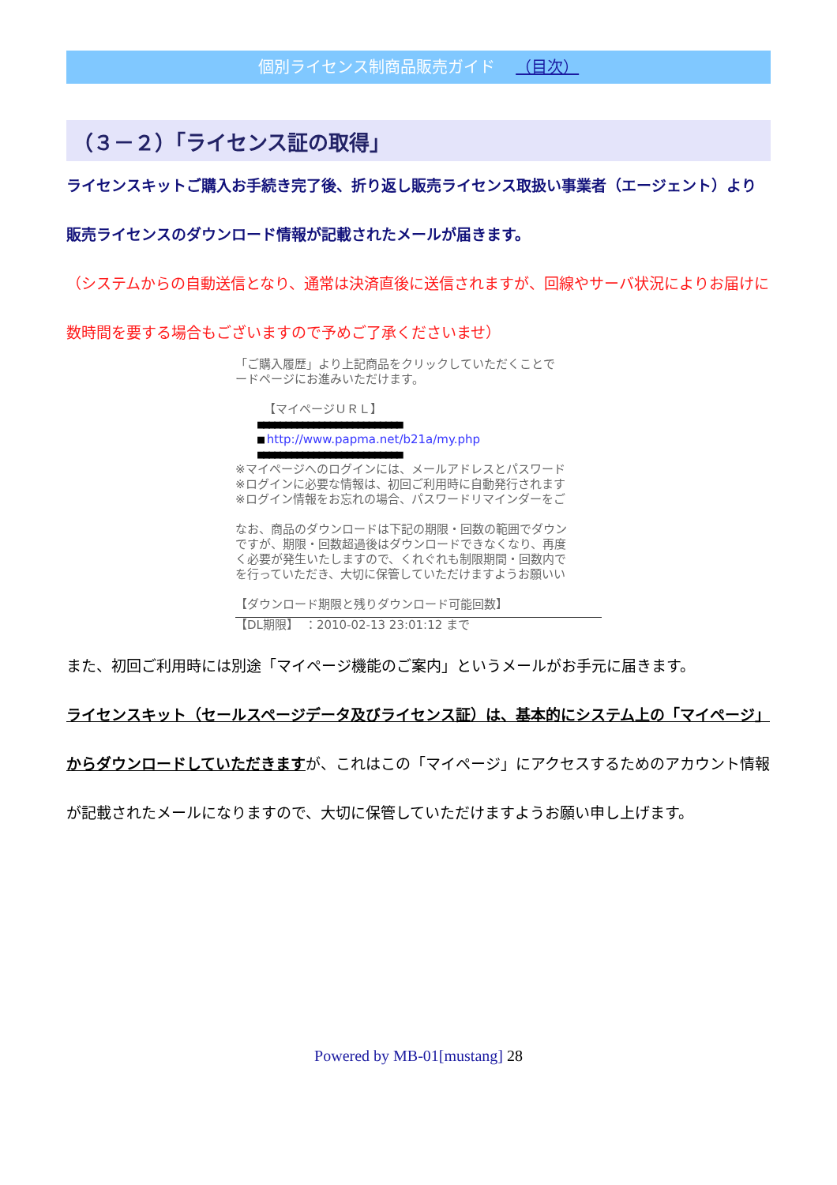個別ライセンス制商品販売ガイド （目次）
（３－２）「ライセンス証の取得」
ライセンスキットご購入お手続き完了後、折り返し販売ライセンス取扱い事業者（エージェント）より販売ライセンスのダウンロード情報が記載されたメールが届きます。
（システムからの自動送信となり、通常は決済直後に送信されますが、回線やサーバ状況によりお届けに数時間を要する場合もございますので予めご了承くださいませ）
「ご購入履歴」より上記商品をクリックしていただくことで
ードページにお進みいただけます。
【マイページＵＲＬ】
■■■■■■■■■■■■■■■■■■■■■■■■■■
■ http://www.papma.net/b21a/my.php
■■■■■■■■■■■■■■■■■■■■■■■■■■
※マイページへのログインには、メールアドレスとパスワード
※ログインに必要な情報は、初回ご利用時に自動発行されます
※ログイン情報をお忘れの場合、パスワードリマインダーをご
なお、商品のダウンロードは下記の期限・回数の範囲でダウン
ですが、期限・回数超過後はダウンロードできなくなり、再度
く必要が発生いたしますので、くれぐれも制限期間・回数内で
を行っていただき、大切に保管していただけますようお願いい
【ダウンロード期限と残りダウンロード可能回数】
【DL期限】　：2010-02-13 23:01:12 まで
また、初回ご利用時には別途「マイページ機能のご案内」というメールがお手元に届きます。
ライセンスキット（セールスページデータ及びライセンス証）は、基本的にシステム上の「マイページ」からダウンロードしていただきますが、これはこの「マイページ」にアクセスするためのアカウント情報が記載されたメールになりますので、大切に保管していただけますようお願い申し上げます。
Powered by MB-01[mustang] 28